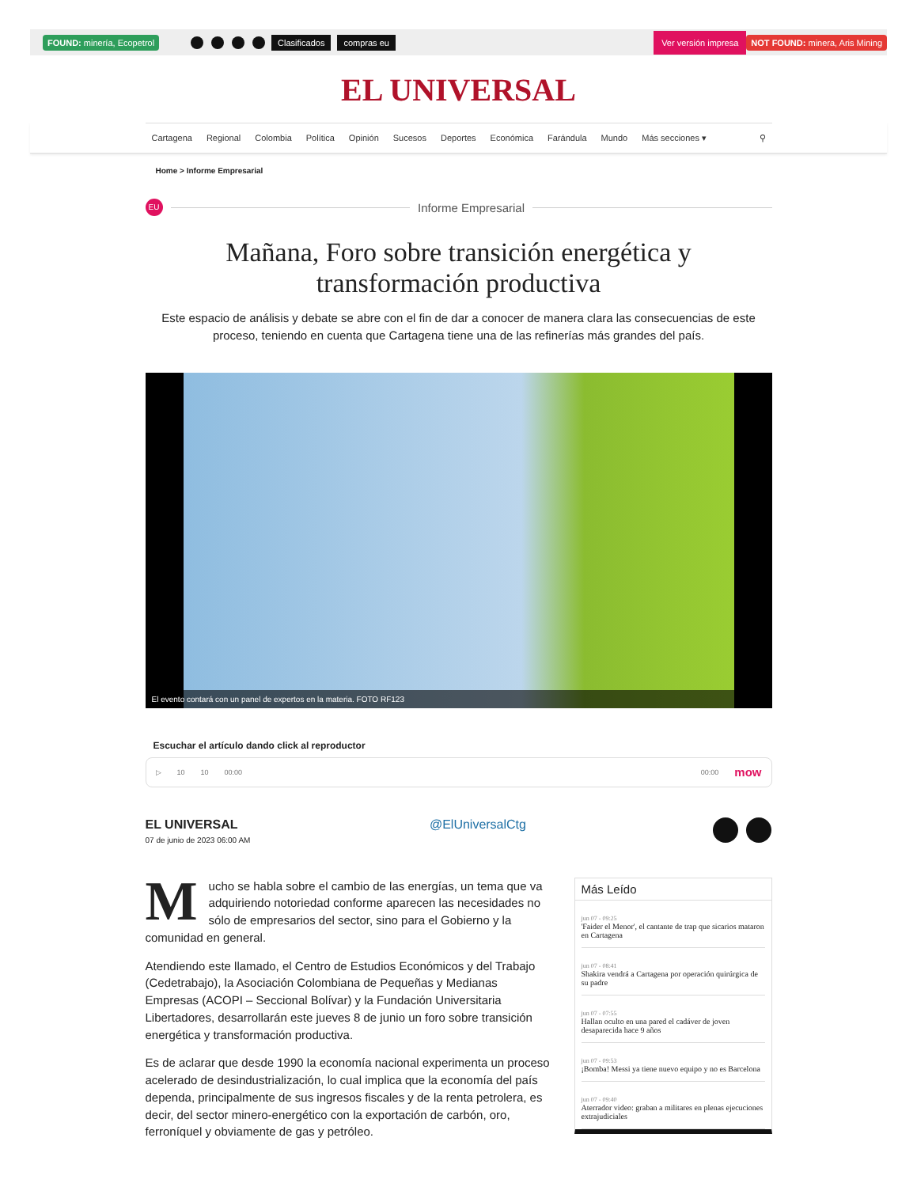FOUND: minería, Ecopetrol Clasificados compras eu Ver versión impresa NOT FOUND: minera, Aris Mining
EL UNIVERSAL
Cartagena Regional Colombia Política Opinión Sucesos Deportes Económica Farándula Mundo Más secciones ▾ ⚲
Home > Informe Empresarial
EU
Informe Empresarial
Mañana, Foro sobre transición energética y transformación productiva
Este espacio de análisis y debate se abre con el fin de dar a conocer de manera clara las consecuencias de este proceso, teniendo en cuenta que Cartagena tiene una de las refinerías más grandes del país.
El evento contará con un panel de expertos en la materia. FOTO RF123
Escuchar el artículo dando click al reproductor
▷ 10 10 00:00 00:00 mow
EL UNIVERSAL
07 de junio de 2023 06:00 AM
@ElUniversalCtg
Mucho se habla sobre el cambio de las energías, un tema que va adquiriendo notoriedad conforme aparecen las necesidades no sólo de empresarios del sector, sino para el Gobierno y la comunidad en general.
Atendiendo este llamado, el Centro de Estudios Económicos y del Trabajo (Cedetrabajo), la Asociación Colombiana de Pequeñas y Medianas Empresas (ACOPI – Seccional Bolívar) y la Fundación Universitaria Libertadores, desarrollarán este jueves 8 de junio un foro sobre transición energética y transformación productiva.
Es de aclarar que desde 1990 la economía nacional experimenta un proceso acelerado de desindustrialización, lo cual implica que la economía del país dependa, principalmente de sus ingresos fiscales y de la renta petrolera, es decir, del sector minero-energético con la exportación de carbón, oro, ferroníquel y obviamente de gas y petróleo.
Más Leído
jun 07 - 09:25
'Faider el Menor', el cantante de trap que sicarios mataron en Cartagena
jun 07 - 08:41
Shakira vendrá a Cartagena por operación quirúrgica de su padre
jun 07 - 07:55
Hallan oculto en una pared el cadáver de joven desaparecida hace 9 años
jun 07 - 09:53
¡Bomba! Messi ya tiene nuevo equipo y no es Barcelona
jun 07 - 09:40
Aterrador video: graban a militares en plenas ejecuciones extrajudiciales